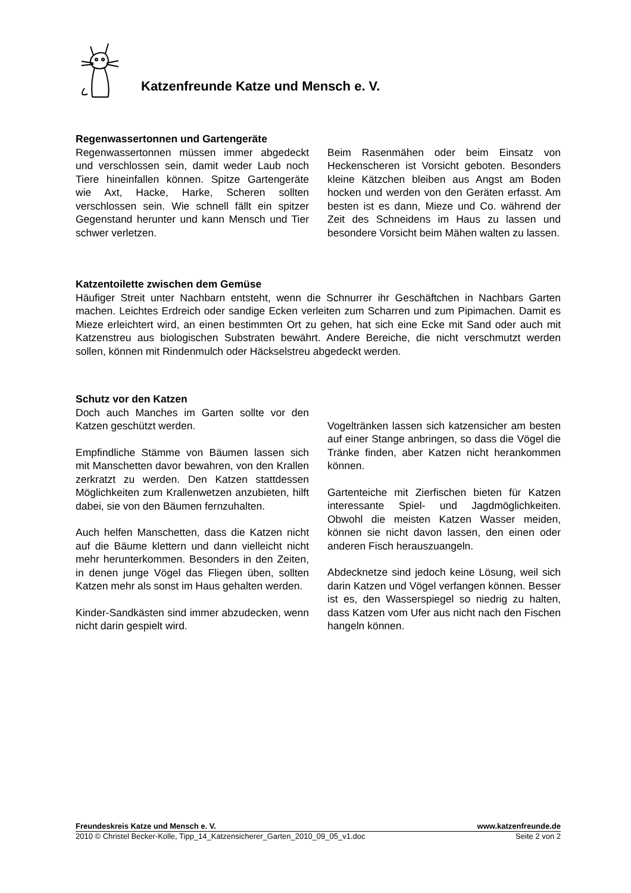Katzenfreunde Katze und Mensch e. V.
Regenwassertonnen und Gartengeräte
Regenwassertonnen müssen immer abgedeckt und verschlossen sein, damit weder Laub noch Tiere hineinfallen können. Spitze Gartengeräte wie Axt, Hacke, Harke, Scheren sollten verschlossen sein. Wie schnell fällt ein spitzer Gegenstand herunter und kann Mensch und Tier schwer verletzen.
Beim Rasenmähen oder beim Einsatz von Heckenscheren ist Vorsicht geboten. Besonders kleine Kätzchen bleiben aus Angst am Boden hocken und werden von den Geräten erfasst. Am besten ist es dann, Mieze und Co. während der Zeit des Schneidens im Haus zu lassen und besondere Vorsicht beim Mähen walten zu lassen.
Katzentoilette zwischen dem Gemüse
Häufiger Streit unter Nachbarn entsteht, wenn die Schnurrer ihr Geschäftchen in Nachbars Garten machen. Leichtes Erdreich oder sandige Ecken verleiten zum Scharren und zum Pipimachen. Damit es Mieze erleichtert wird, an einen bestimmten Ort zu gehen, hat sich eine Ecke mit Sand oder auch mit Katzenstreu aus biologischen Substraten bewährt. Andere Bereiche, die nicht verschmutzt werden sollen, können mit Rindenmulch oder Häckselstreu abgedeckt werden.
Schutz vor den Katzen
Doch auch Manches im Garten sollte vor den Katzen geschützt werden.
Empfindliche Stämme von Bäumen lassen sich mit Manschetten davor bewahren, von den Krallen zerkratzt zu werden. Den Katzen stattdessen Möglichkeiten zum Krallenwetzen anzubieten, hilft dabei, sie von den Bäumen fernzuhalten.
Auch helfen Manschetten, dass die Katzen nicht auf die Bäume klettern und dann vielleicht nicht mehr herunterkommen. Besonders in den Zeiten, in denen junge Vögel das Fliegen üben, sollten Katzen mehr als sonst im Haus gehalten werden.
Kinder-Sandkästen sind immer abzudecken, wenn nicht darin gespielt wird.
Vogeltränken lassen sich katzensicher am besten auf einer Stange anbringen, so dass die Vögel die Tränke finden, aber Katzen nicht herankommen können.
Gartenteiche mit Zierfischen bieten für Katzen interessante Spiel- und Jagdmöglichkeiten. Obwohl die meisten Katzen Wasser meiden, können sie nicht davon lassen, den einen oder anderen Fisch herauszuangeln.
Abdecknetze sind jedoch keine Lösung, weil sich darin Katzen und Vögel verfangen können. Besser ist es, den Wasserspiegel so niedrig zu halten, dass Katzen vom Ufer aus nicht nach den Fischen hangeln können.
Freundeskreis Katze und Mensch e. V. www.katzenfreunde.de
2010 © Christel Becker-Kolle, Tipp_14_Katzensicherer_Garten_2010_09_05_v1.doc Seite 2 von 2